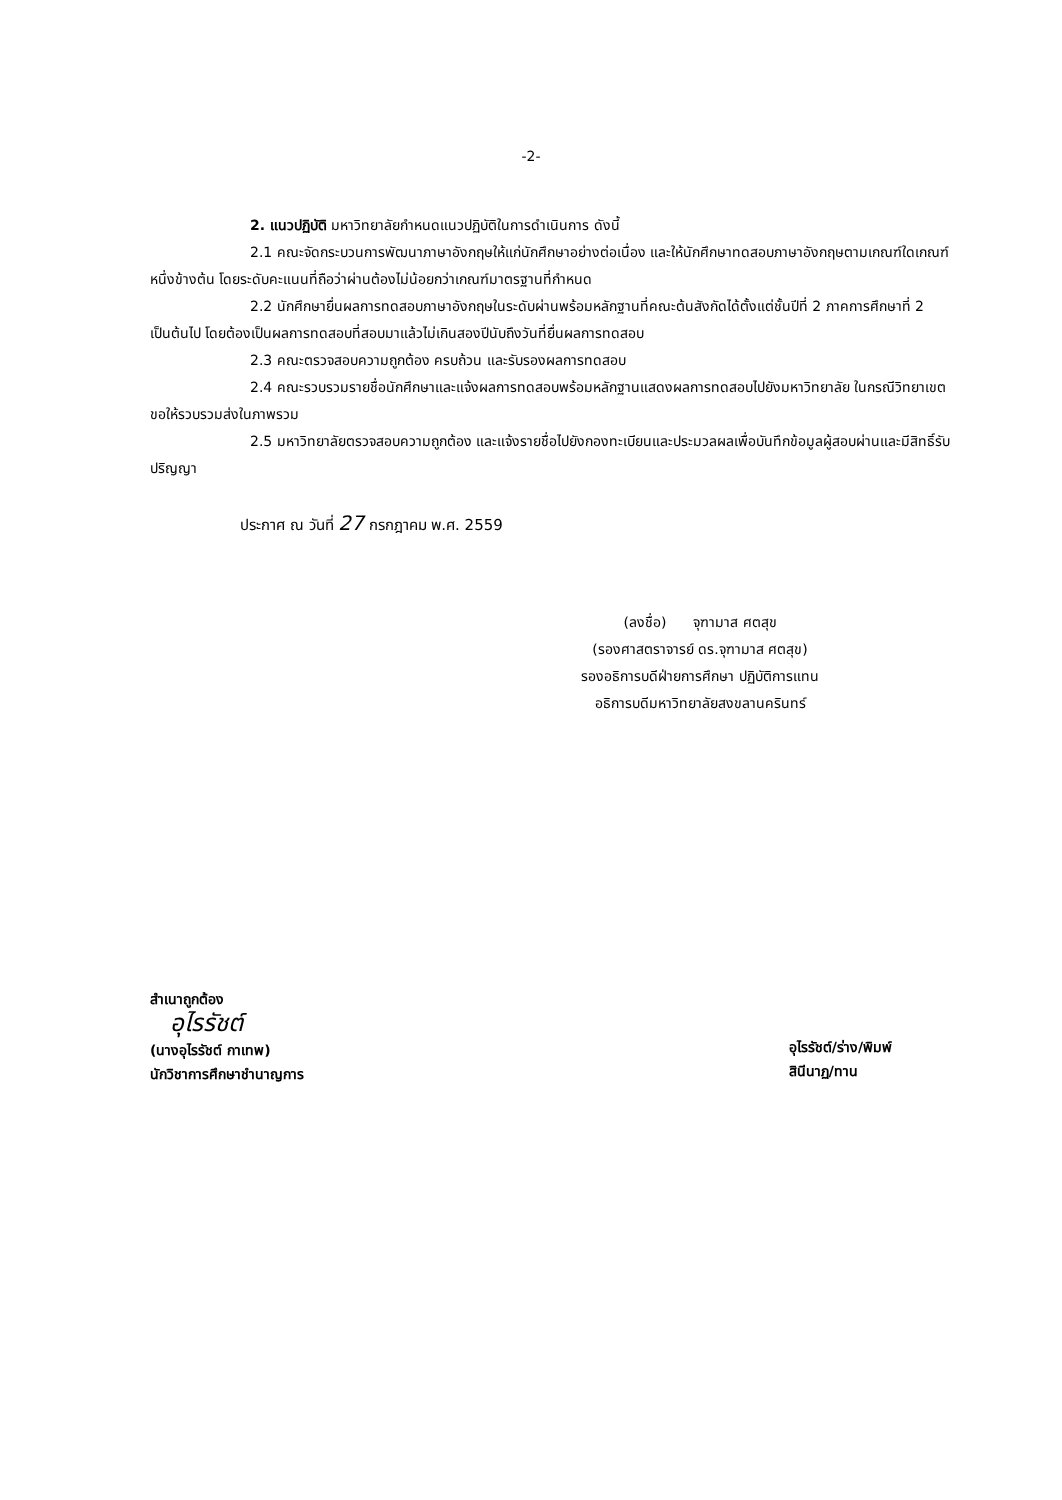-2-
2. แนวปฏิบัติ มหาวิทยาลัยกำหนดแนวปฏิบัติในการดำเนินการ ดังนี้
2.1 คณะจัดกระบวนการพัฒนาภาษาอังกฤษให้แก่นักศึกษาอย่างต่อเนื่อง และให้นักศึกษาทดสอบภาษาอังกฤษตามเกณฑ์ใดเกณฑ์หนึ่งข้างต้น โดยระดับคะแนนที่ถือว่าผ่านต้องไม่น้อยกว่าเกณฑ์มาตรฐานที่กำหนด
2.2 นักศึกษายื่นผลการทดสอบภาษาอังกฤษในระดับผ่านพร้อมหลักฐานที่คณะต้นสังกัดได้ตั้งแต่ชั้นปีที่ 2 ภาคการศึกษาที่ 2 เป็นต้นไป โดยต้องเป็นผลการทดสอบที่สอบมาแล้วไม่เกินสองปีนับถึงวันที่ยื่นผลการทดสอบ
2.3 คณะตรวจสอบความถูกต้อง ครบถ้วน และรับรองผลการทดสอบ
2.4 คณะรวบรวมรายชื่อนักศึกษาและแจ้งผลการทดสอบพร้อมหลักฐานแสดงผลการทดสอบไปยังมหาวิทยาลัย ในกรณีวิทยาเขตขอให้รวบรวมส่งในภาพรวม
2.5 มหาวิทยาลัยตรวจสอบความถูกต้อง และแจ้งรายชื่อไปยังกองทะเบียนและประมวลผลเพื่อบันทึกข้อมูลผู้สอบผ่านและมีสิทธิ์รับปริญญา
ประกาศ ณ วันที่ 27 กรกฎาคม พ.ศ. 2559
(ลงชื่อ) จุฑามาส ศตสุข
(รองศาสตราจารย์ ดร.จุฑามาส ศตสุข)
รองอธิการบดีฝ่ายการศึกษา ปฏิบัติการแทน
อธิการบดีมหาวิทยาลัยสงขลานครินทร์
สำเนาถูกต้อง
อุไรรัชต์
(นางอุไรรัชต์ กาเทพ)
นักวิชาการศึกษาชำนาญการ
อุไรรัชต์/ร่าง/พิมพ์
สินีนาฏ/ทาน